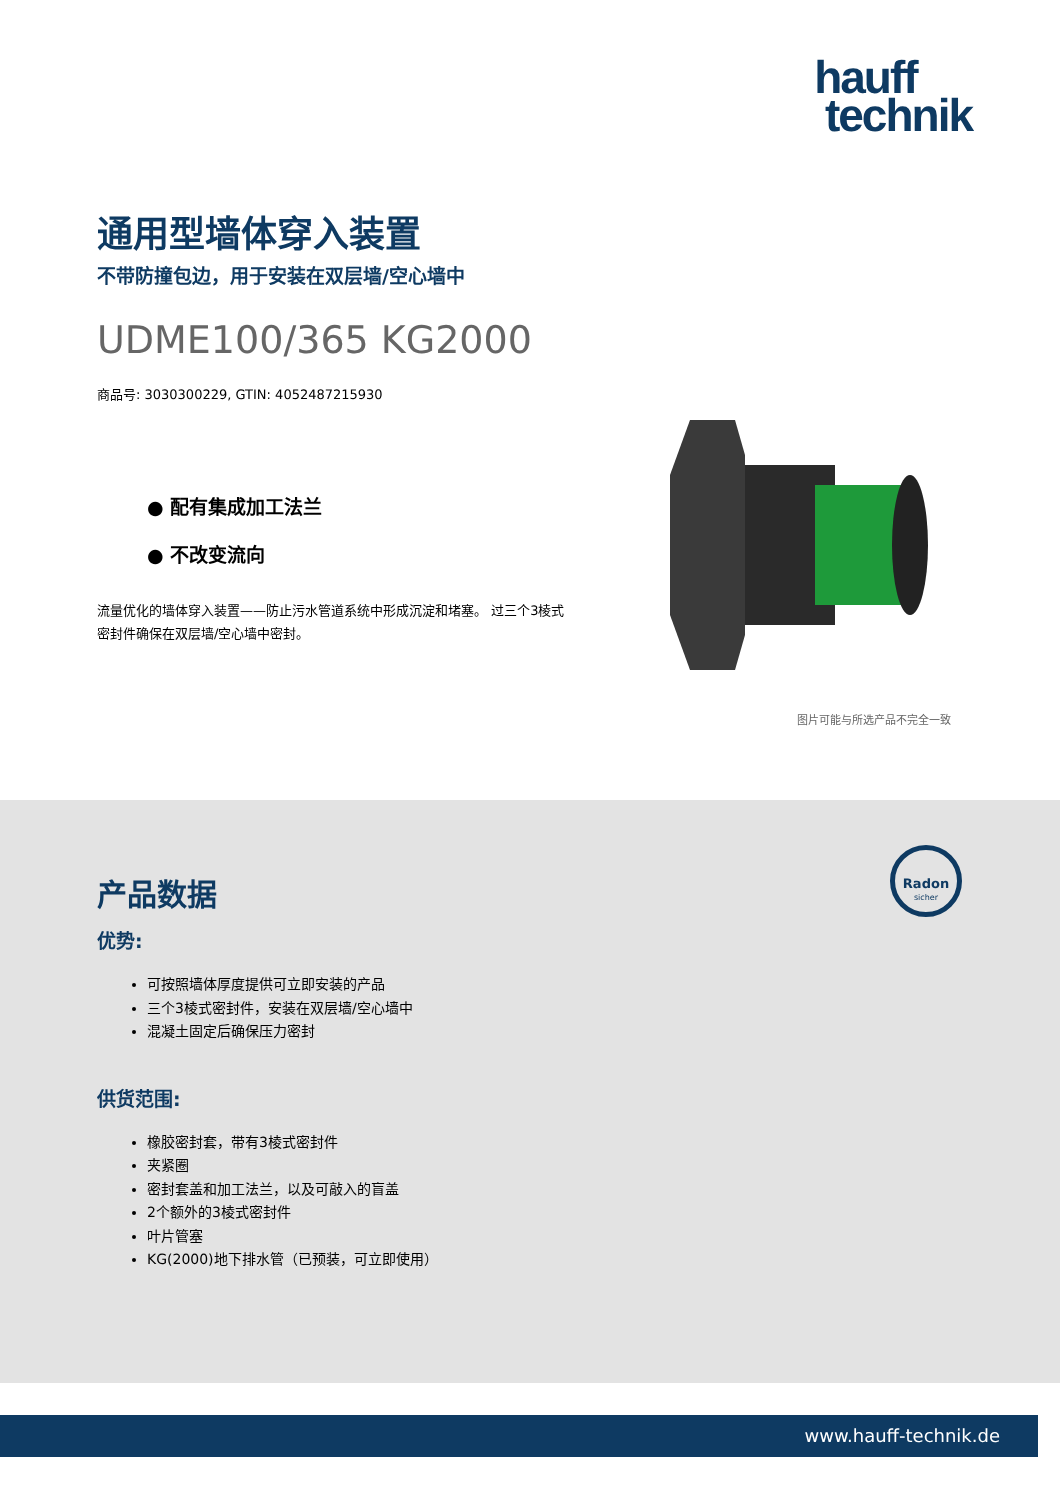hauff
technik
通用型墙体穿入装置
不带防撞包边，用于安装在双层墙/空心墙中
UDME100/365 KG2000
商品号: 3030300229, GTIN: 4052487215930
● 配有集成加工法兰
● 不改变流向
流量优化的墙体穿入装置——防止污水管道系统中形成沉淀和堵塞。 过三个3棱式密封件确保在双层墙/空心墙中密封。
图片可能与所选产品不完全一致
Radon
sicher
产品数据
优势:
可按照墙体厚度提供可立即安装的产品
三个3棱式密封件，安装在双层墙/空心墙中
混凝土固定后确保压力密封
供货范围:
橡胶密封套，带有3棱式密封件
夹紧圈
密封套盖和加工法兰，以及可敲入的盲盖
2个额外的3棱式密封件
叶片管塞
KG(2000)地下排水管（已预装，可立即使用）
www.hauff-technik.de